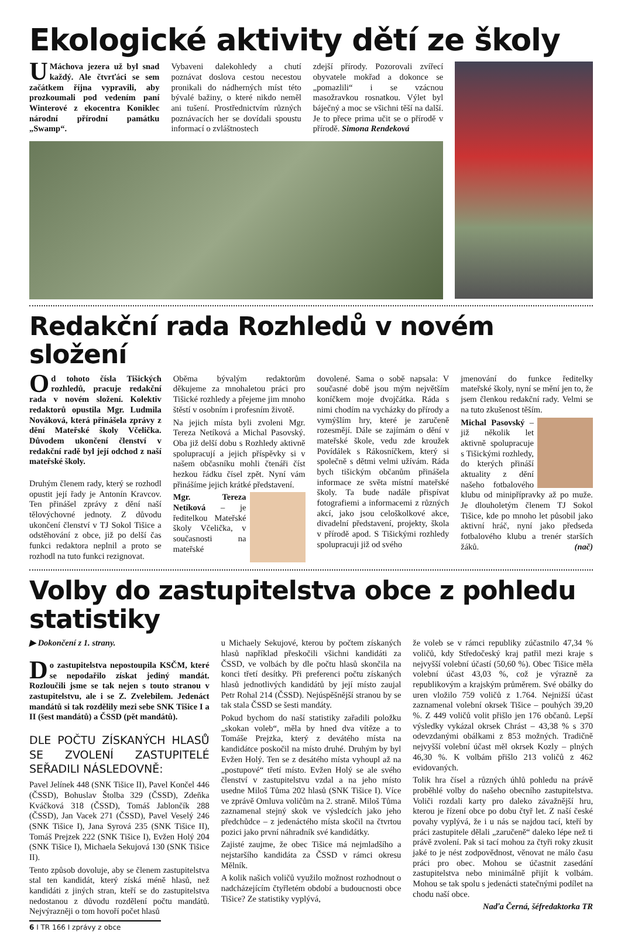Ekologické aktivity dětí ze školy
U Máchova jezera už byl snad každý. Ale čtvrťáci se sem začátkem října vypravili, aby prozkoumali pod vedením paní Winterové z ekocentra Koniklec národní přírodní památku „Swamp“.
Vybaveni dalekohledy a chutí poznávat doslova cestou necestou pronikali do nádherných míst této bývalé bažiny, o které nikdo neměl ani tušení. Prostřednictvím různých poznávacích her se dovídali spoustu informací o zvláštnostech
zdejší přírody. Pozorovali zvířecí obyvatele mokřad a dokonce se „pomazlili“ i se vzácnou masožravkou rosnatkou. Výlet byl báječný a moc se všichni těší na další. Je to přece prima učit se o přírodě v přírodě. Simona Rendeková
Redakční rada Rozhledů v novém složení
Od tohoto čísla Tišických rozhledů, pracuje redakční rada v novém složení. Kolektiv redaktorů opustila Mgr. Ludmila Nováková, která přinášela zprávy z dění Mateřské školy Včelička. Důvodem ukončení členství v redakční radě byl její odchod z naší mateřské školy.
Druhým členem rady, který se rozhodl opustit její řady je Antonín Kravcov. Ten přinášel zprávy z dění naší tělovýchovné jednoty. Z důvodu ukončení členství v TJ Sokol Tišice a odstěhování z obce, již po delší čas funkci redaktora neplnil a proto se rozhodl na tuto funkci rezignovat.
Oběma bývalým redaktorům děkujeme za mnohaletou práci pro Tišické rozhledy a přejeme jim mnoho štěstí v osobním i profesním životě.
Na jejich místa byli zvoleni Mgr. Tereza Netíková a Michal Pasovský. Oba již delší dobu s Rozhledy aktivně spolupracují a jejich příspěvky si v našem občasníku mohli čtenáři číst hezkou řádku čísel zpět. Nyní vám přinášíme jejich krátké představení.
Mgr. Tereza Netíková – je ředitelkou Mateřské školy Včelička, v současnosti na mateřské
dovolené. Sama o sobě napsala: V současné době jsou mým největším koníčkem moje dvojčátka. Ráda s nimi chodím na vycházky do přírody a vymýšlím hry, které je zaručeně rozesmějí. Dále se zajímám o dění v mateřské škole, vedu zde kroužek Povídálek s Rákosníčkem, který si společně s dětmi velmi užívám. Ráda bych tišickým občanům přinášela informace ze světa místní mateřské školy. Ta bude nadále přispívat fotografiemi a informacemi z různých akcí, jako jsou celoškolkové akce, divadelní představení, projekty, škola v přírodě apod. S Tišickými rozhledy spolupracuji již od svého
jmenování do funkce ředitelky mateřské školy, nyní se mění jen to, že jsem členkou redakční rady. Velmi se na tuto zkušenost těším.
Michal Pasovský – již několik let aktivně spolupracuje s Tišickými rozhledy, do kterých přináší aktuality z dění našeho fotbalového klubu od minipřípravky až po muže. Je dlouholetým členem TJ Sokol Tišice, kde po mnoho let působil jako aktivní hráč, nyní jako předseda fotbalového klubu a trenér starších žáků. (nač)
Volby do zastupitelstva obce z pohledu statistiky
▶ Dokončení z 1. strany.
Do zastupitelstva nepostoupila KSČM, které se nepodařilo získat jediný mandát. Rozloučili jsme se tak nejen s touto stranou v zastupitelstvu, ale i se Z. Zvelebilem. Jedenáct mandátů si tak rozdělily mezi sebe SNK Tišice I a II (šest mandátů) a ČSSD (pět mandátů).
DLE POČTU ZÍSKANÝCH HLASŮ SE ZVOLENÍ ZASTUPITELÉ SEŘADILI NÁSLEDOVNĚ:
Pavel Jelínek 448 (SNK Tišice II), Pavel Končel 446 (ČSSD), Bohuslav Štolba 329 (ČSSD), Zdeňka Kváčková 318 (ČSSD), Tomáš Jablončík 288 (ČSSD), Jan Vacek 271 (ČSSD), Pavel Veselý 246 (SNK Tišice I), Jana Syrová 235 (SNK Tišice II), Tomáš Prejzek 222 (SNK Tišice I), Evžen Holý 204 (SNK Tišice I), Michaela Sekujová 130 (SNK Tišice II).
Tento způsob dovoluje, aby se členem zastupitelstva stal ten kandidát, který získá méně hlasů, než kandidáti z jiných stran, kteří se do zastupitelstva nedostanou z důvodu rozdělení počtu mandátů. Nejvýrazněji o tom hovoří počet hlasů
6 I TR 166 I zprávy z obce
u Michaely Sekujové, kterou by počtem získaných hlasů například přeskočili všichni kandidáti za ČSSD, ve volbách by dle počtu hlasů skončila na konci třetí desítky. Při preferenci počtu získaných hlasů jednotlivých kandidátů by její místo zaujal Petr Rohal 214 (ČSSD). Nejúspěšnější stranou by se tak stala ČSSD se šesti mandáty.
Pokud bychom do naší statistiky zařadili položku „skokan voleb“, měla by hned dva vítěze a to Tomáše Prejzka, který z devátého místa na kandidátce poskočil na místo druhé. Druhým by byl Evžen Holý. Ten se z desátého místa vyhoupl až na „postupové“ třetí místo. Evžen Holý se ale svého členství v zastupitelstvu vzdal a na jeho místo usedne Miloš Tůma 202 hlasů (SNK Tišice I). Více ve zprávě Omluva voličům na 2. straně. Miloš Tůma zaznamenal stejný skok ve výsledcích jako jeho předchůdce – z jedenáctého místa skočil na čtvrtou pozici jako první náhradník své kandidátky.
Zajisté zaujme, že obec Tišice má nejmladšího a nejstaršího kandidáta za ČSSD v rámci okresu Mělník.
A kolik našich voličů využilo možnost rozhodnout o nadcházejícím čtyřletém období a budoucnosti obce Tišice? Ze statistiky vyplývá,
že voleb se v rámci republiky zúčastnilo 47,34 % voličů, kdy Středočeský kraj patřil mezi kraje s nejvyšší volební účastí (50,60 %). Obec Tišice měla volební účast 43,03 %, což je výrazně za republikovým a krajským průměrem. Své obálky do uren vložilo 759 voličů z 1.764. Nejnižší účast zaznamenal volební okrsek Tišice – pouhých 39,20 %. Z 449 voličů volit přišlo jen 176 občanů. Lepší výsledky vykázal okrsek Chrást – 43,38 % s 370 odevzdanými obálkami z 853 možných. Tradičně nejvyšší volební účast měl okrsek Kozly – plných 46,30 %. K volbám přišlo 213 voličů z 462 evidovaných.
Tolik hra čísel a různých úhlů pohledu na právě proběhlé volby do našeho obecního zastupitelstva. Voliči rozdali karty pro daleko závažnější hru, kterou je řízení obce po dobu čtyř let. Z naší české povahy vyplývá, že i u nás se najdou tací, kteří by práci zastupitele dělali „zaručeně“ daleko lépe než ti právě zvolení. Pak si tací mohou za čtyři roky zkusit jaké to je nést zodpovědnost, věnovat ne málo času práci pro obec. Mohou se účastnit zasedání zastupitelstva nebo minimálně přijít k volbám. Mohou se tak spolu s jedenácti statečnými podílet na chodu naší obce.
Naďa Černá, šéfredaktorka TR